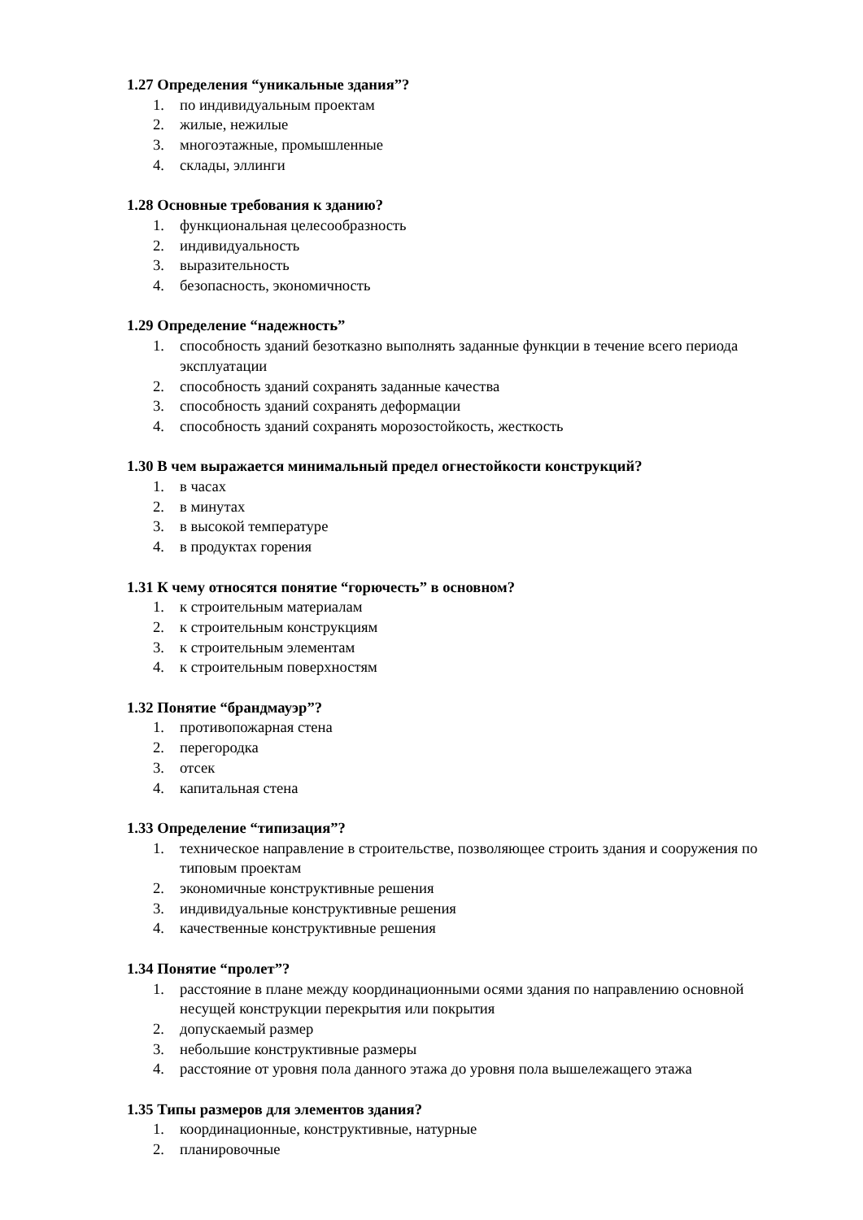1.27 Определения “уникальные здания”?
1. по индивидуальным проектам
2. жилые, нежилые
3. многоэтажные, промышленные
4. склады, эллинги
1.28 Основные требования к зданию?
1. функциональная целесообразность
2. индивидуальность
3. выразительность
4. безопасность, экономичность
1.29 Определение “надежность”
1. способность зданий безотказно выполнять заданные функции в течение всего периода эксплуатации
2. способность зданий сохранять заданные качества
3. способность зданий сохранять деформации
4. способность зданий сохранять морозостойкость, жесткость
1.30 В чем выражается минимальный предел огнестойкости конструкций?
1. в часах
2. в минутах
3. в высокой температуре
4. в продуктах горения
1.31 К чему относятся понятие “горючесть” в основном?
1. к строительным материалам
2. к строительным конструкциям
3. к строительным элементам
4. к строительным поверхностям
1.32 Понятие “брандмауэр”?
1. противопожарная стена
2. перегородка
3. отсек
4. капитальная стена
1.33 Определение “типизация”?
1. техническое направление в строительстве, позволяющее строить здания и сооружения по типовым проектам
2. экономичные конструктивные решения
3. индивидуальные конструктивные решения
4. качественные конструктивные решения
1.34 Понятие “пролет”?
1. расстояние в плане между координационными осями здания по направлению основной несущей конструкции перекрытия или покрытия
2. допускаемый размер
3. небольшие конструктивные размеры
4. расстояние от уровня пола данного этажа до уровня пола вышележащего этажа
1.35 Типы размеров для элементов здания?
1. координационные, конструктивные, натурные
2. планировочные